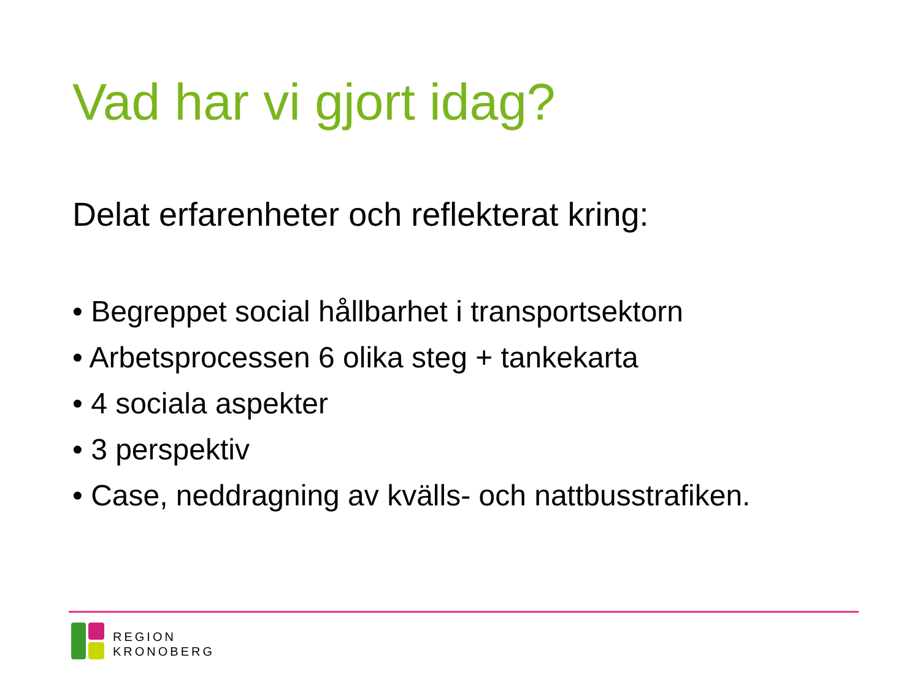Vad har vi gjort idag?
Delat erfarenheter och reflekterat kring:
• Begreppet social hållbarhet i transportsektorn
• Arbetsprocessen 6 olika steg + tankekarta
• 4 sociala aspekter
• 3 perspektiv
• Case, neddragning av kvälls- och nattbusstrafiken.
REGION
KRONOBERG